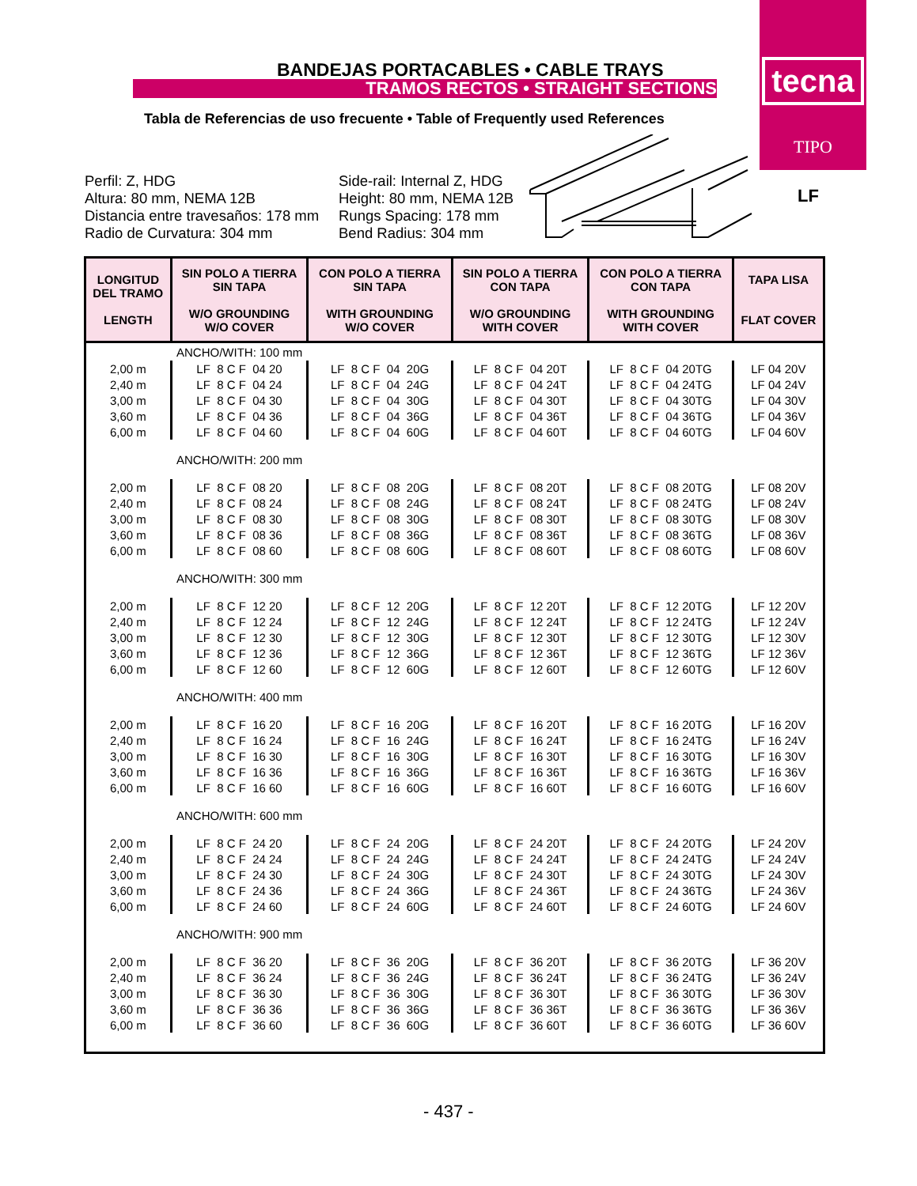BANDEJAS PORTACABLES • CABLE TRAYS
TRAMOS RECTOS • STRAIGHT SECTIONS
tecna
TIPO
LF
Tabla de Referencias de uso frecuente • Table of Frequently used References
Perfil: Z, HDG
Altura: 80 mm, NEMA 12B
Distancia entre travesaños: 178 mm
Radio de Curvatura: 304 mm
Side-rail: Internal Z, HDG
Height: 80 mm, NEMA 12B
Rungs Spacing: 178 mm
Bend Radius: 304 mm
| LONGITUD DEL TRAMO LENGTH | SIN POLO A TIERRA SIN TAPA W/O GROUNDING W/O COVER | CON POLO A TIERRA SIN TAPA WITH GROUNDING W/O COVER | SIN POLO A TIERRA CON TAPA W/O GROUNDING WITH COVER | CON POLO A TIERRA CON TAPA WITH GROUNDING WITH COVER | TAPA LISA FLAT COVER |
| --- | --- | --- | --- | --- | --- |
| ANCHO/WITH: 100 mm | | | | | |
| 2,00 m | LF 8 C F 04 20 | LF 8 C F 04 20G | LF 8 C F 04 20T | LF 8 C F 04 20TG | LF 04 20V |
| 2,40 m | LF 8 C F 04 24 | LF 8 C F 04 24G | LF 8 C F 04 24T | LF 8 C F 04 24TG | LF 04 24V |
| 3,00 m | LF 8 C F 04 30 | LF 8 C F 04 30G | LF 8 C F 04 30T | LF 8 C F 04 30TG | LF 04 30V |
| 3,60 m | LF 8 C F 04 36 | LF 8 C F 04 36G | LF 8 C F 04 36T | LF 8 C F 04 36TG | LF 04 36V |
| 6,00 m | LF 8 C F 04 60 | LF 8 C F 04 60G | LF 8 C F 04 60T | LF 8 C F 04 60TG | LF 04 60V |
| ANCHO/WITH: 200 mm | | | | | |
| 2,00 m | LF 8 C F 08 20 | LF 8 C F 08 20G | LF 8 C F 08 20T | LF 8 C F 08 20TG | LF 08 20V |
| 2,40 m | LF 8 C F 08 24 | LF 8 C F 08 24G | LF 8 C F 08 24T | LF 8 C F 08 24TG | LF 08 24V |
| 3,00 m | LF 8 C F 08 30 | LF 8 C F 08 30G | LF 8 C F 08 30T | LF 8 C F 08 30TG | LF 08 30V |
| 3,60 m | LF 8 C F 08 36 | LF 8 C F 08 36G | LF 8 C F 08 36T | LF 8 C F 08 36TG | LF 08 36V |
| 6,00 m | LF 8 C F 08 60 | LF 8 C F 08 60G | LF 8 C F 08 60T | LF 8 C F 08 60TG | LF 08 60V |
| ANCHO/WITH: 300 mm | | | | | |
| 2,00 m | LF 8 C F 12 20 | LF 8 C F 12 20G | LF 8 C F 12 20T | LF 8 C F 12 20TG | LF 12 20V |
| 2,40 m | LF 8 C F 12 24 | LF 8 C F 12 24G | LF 8 C F 12 24T | LF 8 C F 12 24TG | LF 12 24V |
| 3,00 m | LF 8 C F 12 30 | LF 8 C F 12 30G | LF 8 C F 12 30T | LF 8 C F 12 30TG | LF 12 30V |
| 3,60 m | LF 8 C F 12 36 | LF 8 C F 12 36G | LF 8 C F 12 36T | LF 8 C F 12 36TG | LF 12 36V |
| 6,00 m | LF 8 C F 12 60 | LF 8 C F 12 60G | LF 8 C F 12 60T | LF 8 C F 12 60TG | LF 12 60V |
| ANCHO/WITH: 400 mm | | | | | |
| 2,00 m | LF 8 C F 16 20 | LF 8 C F 16 20G | LF 8 C F 16 20T | LF 8 C F 16 20TG | LF 16 20V |
| 2,40 m | LF 8 C F 16 24 | LF 8 C F 16 24G | LF 8 C F 16 24T | LF 8 C F 16 24TG | LF 16 24V |
| 3,00 m | LF 8 C F 16 30 | LF 8 C F 16 30G | LF 8 C F 16 30T | LF 8 C F 16 30TG | LF 16 30V |
| 3,60 m | LF 8 C F 16 36 | LF 8 C F 16 36G | LF 8 C F 16 36T | LF 8 C F 16 36TG | LF 16 36V |
| 6,00 m | LF 8 C F 16 60 | LF 8 C F 16 60G | LF 8 C F 16 60T | LF 8 C F 16 60TG | LF 16 60V |
| ANCHO/WITH: 600 mm | | | | | |
| 2,00 m | LF 8 C F 24 20 | LF 8 C F 24 20G | LF 8 C F 24 20T | LF 8 C F 24 20TG | LF 24 20V |
| 2,40 m | LF 8 C F 24 24 | LF 8 C F 24 24G | LF 8 C F 24 24T | LF 8 C F 24 24TG | LF 24 24V |
| 3,00 m | LF 8 C F 24 30 | LF 8 C F 24 30G | LF 8 C F 24 30T | LF 8 C F 24 30TG | LF 24 30V |
| 3,60 m | LF 8 C F 24 36 | LF 8 C F 24 36G | LF 8 C F 24 36T | LF 8 C F 24 36TG | LF 24 36V |
| 6,00 m | LF 8 C F 24 60 | LF 8 C F 24 60G | LF 8 C F 24 60T | LF 8 C F 24 60TG | LF 24 60V |
| ANCHO/WITH: 900 mm | | | | | |
| 2,00 m | LF 8 C F 36 20 | LF 8 C F 36 20G | LF 8 C F 36 20T | LF 8 C F 36 20TG | LF 36 20V |
| 2,40 m | LF 8 C F 36 24 | LF 8 C F 36 24G | LF 8 C F 36 24T | LF 8 C F 36 24TG | LF 36 24V |
| 3,00 m | LF 8 C F 36 30 | LF 8 C F 36 30G | LF 8 C F 36 30T | LF 8 C F 36 30TG | LF 36 30V |
| 3,60 m | LF 8 C F 36 36 | LF 8 C F 36 36G | LF 8 C F 36 36T | LF 8 C F 36 36TG | LF 36 36V |
| 6,00 m | LF 8 C F 36 60 | LF 8 C F 36 60G | LF 8 C F 36 60T | LF 8 C F 36 60TG | LF 36 60V |
- 437 -